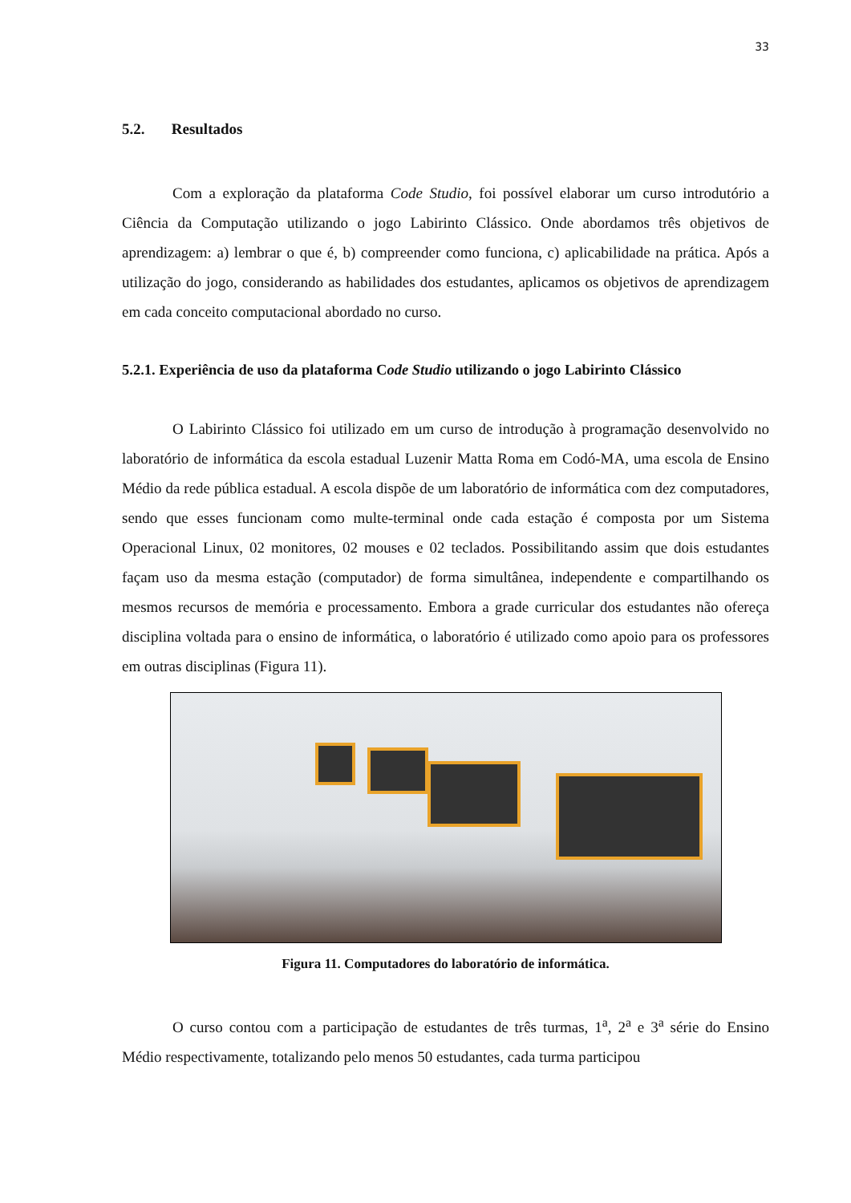33
5.2. Resultados
Com a exploração da plataforma Code Studio, foi possível elaborar um curso introdutório a Ciência da Computação utilizando o jogo Labirinto Clássico. Onde abordamos três objetivos de aprendizagem: a) lembrar o que é, b) compreender como funciona, c) aplicabilidade na prática. Após a utilização do jogo, considerando as habilidades dos estudantes, aplicamos os objetivos de aprendizagem em cada conceito computacional abordado no curso.
5.2.1. Experiência de uso da plataforma Code Studio utilizando o jogo Labirinto Clássico
O Labirinto Clássico foi utilizado em um curso de introdução à programação desenvolvido no laboratório de informática da escola estadual Luzenir Matta Roma em Codó-MA, uma escola de Ensino Médio da rede pública estadual. A escola dispõe de um laboratório de informática com dez computadores, sendo que esses funcionam como multe-terminal onde cada estação é composta por um Sistema Operacional Linux, 02 monitores, 02 mouses e 02 teclados. Possibilitando assim que dois estudantes façam uso da mesma estação (computador) de forma simultânea, independente e compartilhando os mesmos recursos de memória e processamento. Embora a grade curricular dos estudantes não ofereça disciplina voltada para o ensino de informática, o laboratório é utilizado como apoio para os professores em outras disciplinas (Figura 11).
Figura 11. Computadores do laboratório de informática.
O curso contou com a participação de estudantes de três turmas, 1<sup>a</sup>, 2<sup>a</sup> e 3<sup>a</sup> série do Ensino Médio respectivamente, totalizando pelo menos 50 estudantes, cada turma participou